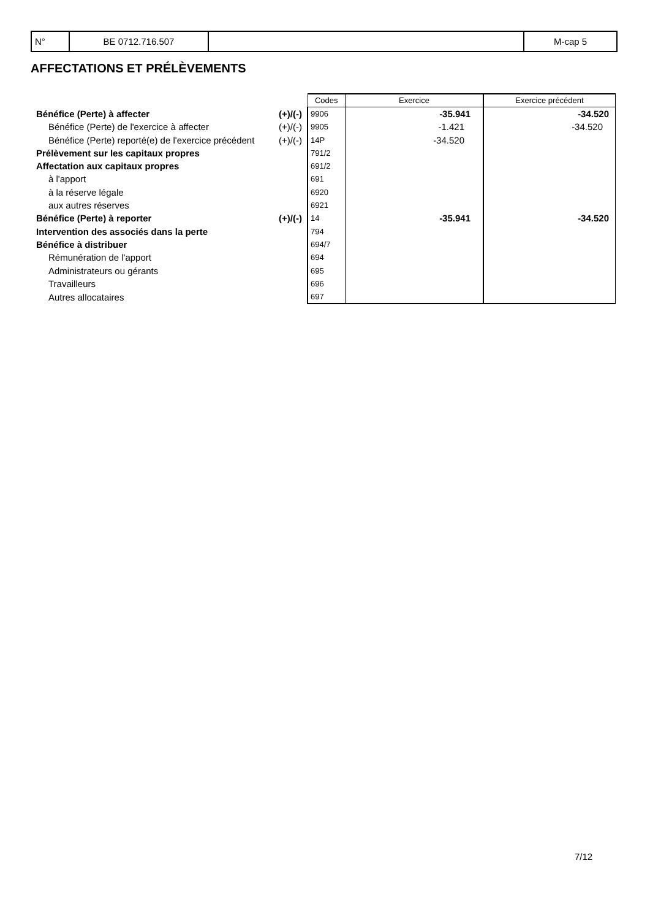| N° | BE 0712.716.507 | | M-cap 5 |
AFFECTATIONS ET PRÉLÈVEMENTS
| | | Codes | Exercice | Exercice précédent |
| Bénéfice (Perte) à affecter | (+)/(-) | 9906 | -35.941 | -34.520 |
| Bénéfice (Perte) de l'exercice à affecter | (+)/(-) | 9905 | -1.421 | -34.520 |
| Bénéfice (Perte) reporté(e) de l'exercice précédent | (+)/(-) | 14P | -34.520 | |
| Prélèvement sur les capitaux propres | | 791/2 | | |
| Affectation aux capitaux propres | | 691/2 | | |
| à l'apport | | 691 | | |
| à la réserve légale | | 6920 | | |
| aux autres réserves | | 6921 | | |
| Bénéfice (Perte) à reporter | (+)/(-) | 14 | -35.941 | -34.520 |
| Intervention des associés dans la perte | | 794 | | |
| Bénéfice à distribuer | | 694/7 | | |
| Rémunération de l'apport | | 694 | | |
| Administrateurs ou gérants | | 695 | | |
| Travailleurs | | 696 | | |
| Autres allocataires | | 697 | | |
7/12